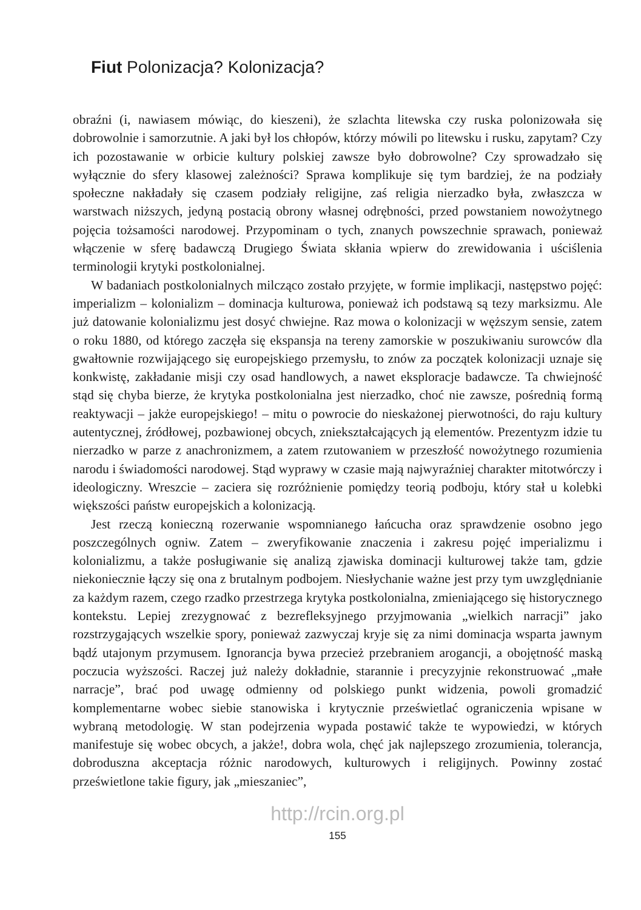Fiut Polonizacja? Kolonizacja?
obraźni (i, nawiasem mówiąc, do kieszeni), że szlachta litewska czy ruska polonizowała się dobrowolnie i samorzutnie. A jaki był los chłopów, którzy mówili po litewsku i rusku, zapytam? Czy ich pozostawanie w orbicie kultury polskiej zawsze było dobrowolne? Czy sprowadzało się wyłącznie do sfery klasowej zależności? Sprawa komplikuje się tym bardziej, że na podziały społeczne nakładały się czasem podziały religijne, zaś religia nierzadko była, zwłaszcza w warstwach niższych, jedyną postacią obrony własnej odrębności, przed powstaniem nowożytnego pojęcia tożsamości narodowej. Przypominam o tych, znanych powszechnie sprawach, ponieważ włączenie w sferę badawczą Drugiego Świata skłania wpierw do zrewidowania i uściślenia terminologii krytyki postkolonialnej.
W badaniach postkolonialnych milcząco zostało przyjęte, w formie implikacji, następstwo pojęć: imperializm – kolonializm – dominacja kulturowa, ponieważ ich podstawą są tezy marksizmu. Ale już datowanie kolonializmu jest dosyć chwiejne. Raz mowa o kolonizacji w węższym sensie, zatem o roku 1880, od którego zaczęła się ekspansja na tereny zamorskie w poszukiwaniu surowców dla gwałtownie rozwijającego się europejskiego przemysłu, to znów za początek kolonizacji uznaje się konkwistę, zakładanie misji czy osad handlowych, a nawet eksploracje badawcze. Ta chwiejność stąd się chyba bierze, że krytyka postkolonialna jest nierzadko, choć nie zawsze, pośrednią formą reaktywacji – jakże europejskiego! – mitu o powrocie do nieskażonej pierwotności, do raju kultury autentycznej, źródłowej, pozbawionej obcych, zniekształcających ją elementów. Prezentyzm idzie tu nierzadko w parze z anachronizmem, a zatem rzutowaniem w przeszłość nowożytnego rozumienia narodu i świadomości narodowej. Stąd wyprawy w czasie mają najwyraźniej charakter mitotwórczy i ideologiczny. Wreszcie – zaciera się rozróżnienie pomiędzy teorią podboju, który stał u kolebki większości państw europejskich a kolonizacją.
Jest rzeczą konieczną rozerwanie wspomnianego łańcucha oraz sprawdzenie osobno jego poszczególnych ogniw. Zatem – zweryfikowanie znaczenia i zakresu pojęć imperializmu i kolonializmu, a także posługiwanie się analizą zjawiska dominacji kulturowej także tam, gdzie niekoniecznie łączy się ona z brutalnym podbojem. Niesłychanie ważne jest przy tym uwzględnianie za każdym razem, czego rzadko przestrzega krytyka postkolonialna, zmieniającego się historycznego kontekstu. Lepiej zrezygnować z bezrefleksyjnego przyjmowania „wielkich narracji” jako rozstrzygających wszelkie spory, ponieważ zazwyczaj kryje się za nimi dominacja wsparta jawnym bądź utajonym przymusem. Ignorancja bywa przecież przebraniem arogancji, a obojętność maską poczucia wyższości. Raczej już należy dokładnie, starannie i precyzyjnie rekonstruować „małe narracje”, brać pod uwagę odmienny od polskiego punkt widzenia, powoli gromadzić komplementarne wobec siebie stanowiska i krytycznie prześwietlać ograniczenia wpisane w wybraną metodologię. W stan podejrzenia wypada postawić także te wypowiedzi, w których manifestuje się wobec obcych, a jakże!, dobra wola, chęć jak najlepszego zrozumienia, tolerancja, dobroduszna akceptacja różnic narodowych, kulturowych i religijnych. Powinny zostać prześwietlone takie figury, jak „mieszaniec”,
http://rcin.org.pl
155